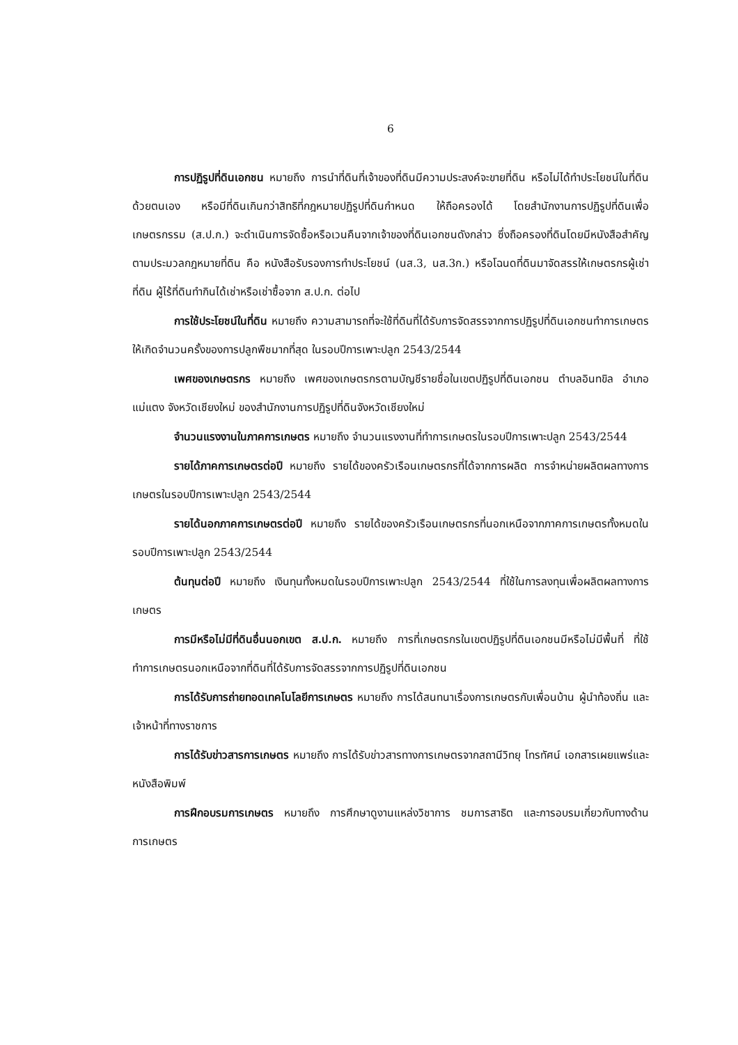6
การปฏิรูปที่ดินเอกชน หมายถึง การนำที่ดินที่เจ้าของที่ดินมีความประสงค์จะขายที่ดิน หรือไม่ได้ทำประโยชน์ในที่ดินด้วยตนเอง หรือมีที่ดินเกินกว่าสิทธิที่กฎหมายปฏิรูปที่ดินกำหนด ให้ถือครองได้ โดยสำนักงานการปฏิรูปที่ดินเพื่อเกษตรกรรม (ส.ป.ก.) จะดำเนินการจัดซื้อหรือเวนคืนจากเจ้าของที่ดินเอกชนดังกล่าว ซึ่งถือครองที่ดินโดยมีหนังสือสำคัญตามประมวลกฎหมายที่ดิน คือ หนังสือรับรองการทำประโยชน์ (นส.3, นส.3ก.) หรือโฉนดที่ดินมาจัดสรรให้เกษตรกรผู้เช่าที่ดิน ผู้ไร้ที่ดินทำกินได้เช่าหรือเช่าซื้อจาก ส.ป.ก. ต่อไป
การใช้ประโยชน์ในที่ดิน หมายถึง ความสามารถที่จะใช้ที่ดินที่ได้รับการจัดสรรจากการปฏิรูปที่ดินเอกชนทำการเกษตรให้เกิดจำนวนครั้งของการปลูกพืชมากที่สุด ในรอบปีการเพาะปลูก 2543/2544
เพศของเกษตรกร หมายถึง เพศของเกษตรกรตามบัญชีรายชื่อในเขตปฏิรูปที่ดินเอกชน ตำบลอินทขิล อำเภอแม่แตง จังหวัดเชียงใหม่ ของสำนักงานการปฏิรูปที่ดินจังหวัดเชียงใหม่
จำนวนแรงงานในภาคการเกษตร หมายถึง จำนวนแรงงานที่ทำการเกษตรในรอบปีการเพาะปลูก 2543/2544
รายได้ภาคการเกษตรต่อปี หมายถึง รายได้ของครัวเรือนเกษตรกรที่ได้จากการผลิต การจำหน่ายผลิตผลทางการเกษตรในรอบปีการเพาะปลูก 2543/2544
รายได้นอกภาคการเกษตรต่อปี หมายถึง รายได้ของครัวเรือนเกษตรกรที่นอกเหนือจากภาคการเกษตรทั้งหมดในรอบปีการเพาะปลูก 2543/2544
ต้นทุนต่อปี หมายถึง เงินทุนทั้งหมดในรอบปีการเพาะปลูก 2543/2544 ที่ใช้ในการลงทุนเพื่อผลิตผลทางการเกษตร
การมีหรือไม่มีที่ดินอื่นนอกเขต ส.ป.ก. หมายถึง การที่เกษตรกรในเขตปฏิรูปที่ดินเอกชนมีหรือไม่มีพื้นที่ ที่ใช้ทำการเกษตรนอกเหนือจากที่ดินที่ได้รับการจัดสรรจากการปฏิรูปที่ดินเอกชน
การได้รับการถ่ายทอดเทคโนโลยีการเกษตร หมายถึง การได้สนทนาเรื่องการเกษตรกับเพื่อนบ้าน ผู้นำท้องถิ่น และเจ้าหน้าที่ทางราชการ
การได้รับข่าวสารการเกษตร หมายถึง การได้รับข่าวสารทางการเกษตรจากสถานีวิทยุ โทรทัศน์ เอกสารเผยแพร่และหนังสือพิมพ์
การฝึกอบรมการเกษตร หมายถึง การศึกษาดูงานแหล่งวิชาการ ชมการสาธิต และการอบรมเกี่ยวกับทางด้านการเกษตร